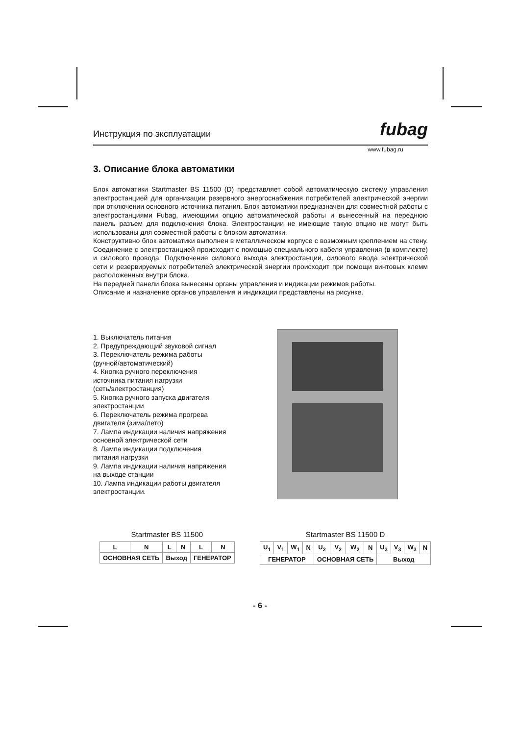Инструкция по эксплуатации fubag
www.fubag.ru
3. Описание блока автоматики
Блок автоматики Startmaster BS 11500 (D) представляет собой автоматическую систему управления электростанцией для организации резервного энергоснабжения потребителей электрической энергии при отключении основного источника питания. Блок автоматики предназначен для совместной работы с электростанциями Fubag, имеющими опцию автоматической работы и вынесенный на переднюю панель разъем для подключения блока. Электростанции не имеющие такую опцию не могут быть использованы для совместной работы с блоком автоматики.
Конструктивно блок автоматики выполнен в металлическом корпусе с возможным креплением на стену. Соединение с электростанцией происходит с помощью специального кабеля управления (в комплекте) и силового провода. Подключение силового выхода электростанции, силового ввода электрической сети и резервируемых потребителей электрической энергии происходит при помощи винтовых клемм расположенных внутри блока.
На передней панели блока вынесены органы управления и индикации режимов работы.
Описание и назначение органов управления и индикации представлены на рисунке.
1. Выключатель питания
2. Предупреждающий звуковой сигнал
3. Переключатель режима работы
(ручной/автоматический)
4. Кнопка ручного переключения
источника питания нагрузки
(сеть/электростанция)
5. Кнопка ручного запуска двигателя
электростанции
6. Переключатель режима прогрева
двигателя (зима/лето)
7. Лампа индикации наличия напряжения
основной электрической сети
8. Лампа индикации подключения
питания нагрузки
9. Лампа индикации наличия напряжения
на выходе станции
10. Лампа индикации работы двигателя
электростанции.
Startmaster BS 11500
| L | N | L | N | L | N |
| ОСНОВНАЯ СЕТЬ | | Выход | | ГЕНЕРАТОР | |
Startmaster BS 11500 D
| U<sub>1</sub> | V<sub>1</sub> | W<sub>1</sub> | N | U<sub>2</sub> | V<sub>2</sub> | W<sub>2</sub> | N | U<sub>3</sub> | V<sub>3</sub> | W<sub>3</sub> | N |
| ГЕНЕРАТОР | | | | ОСНОВНАЯ СЕТЬ | | | | Выход | | | |
- 6 -